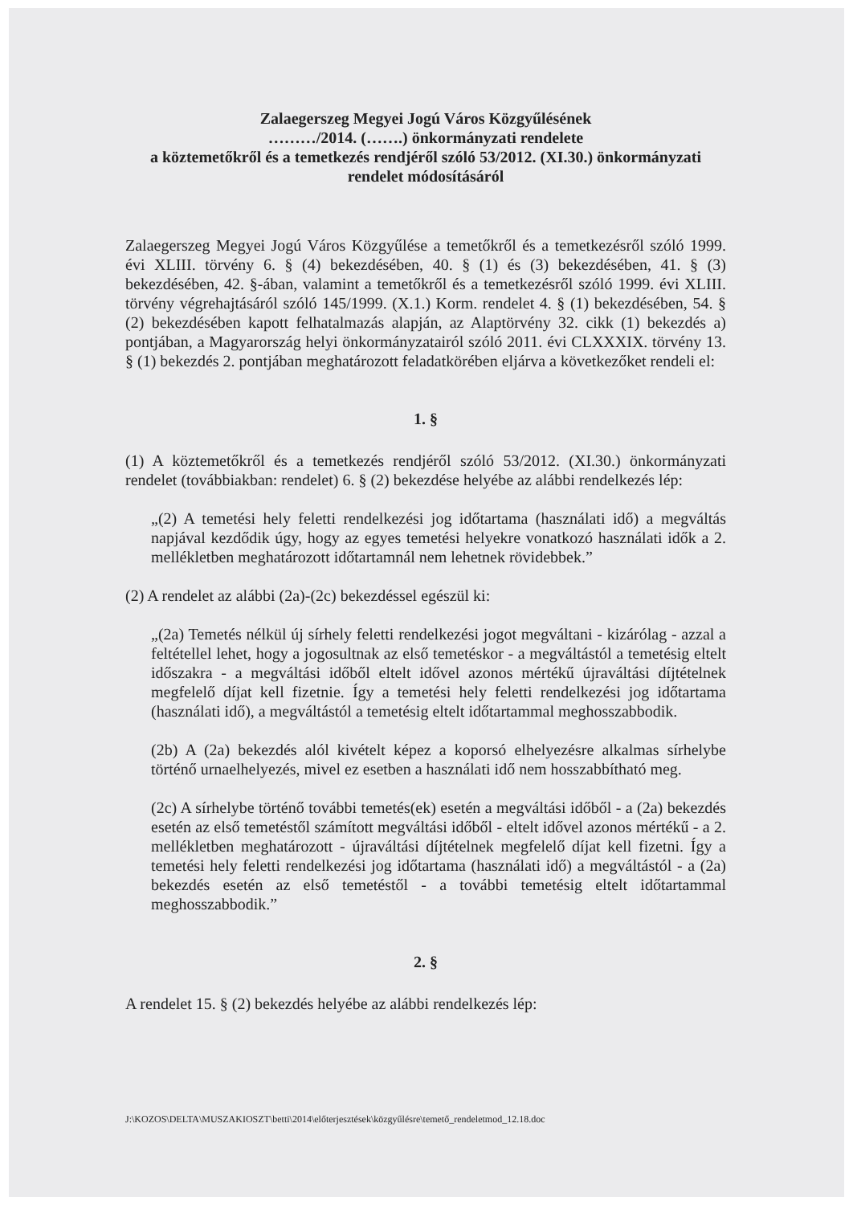Zalaegerszeg Megyei Jogú Város Közgyűlésének
………/2014. (…….) önkormányzati rendelete
a köztemetőkről és a temetkezés rendjéről szóló 53/2012. (XI.30.) önkormányzati rendelet módosításáról
Zalaegerszeg Megyei Jogú Város Közgyűlése a temetőkről és a temetkezésről szóló 1999. évi XLIII. törvény 6. § (4) bekezdésében, 40. § (1) és (3) bekezdésében, 41. § (3) bekezdésében, 42. §-ában, valamint a temetőkről és a temetkezésről szóló 1999. évi XLIII. törvény végrehajtásáról szóló 145/1999. (X.1.) Korm. rendelet 4. § (1) bekezdésében, 54. § (2) bekezdésében kapott felhatalmazás alapján, az Alaptörvény 32. cikk (1) bekezdés a) pontjában, a Magyarország helyi önkormányzatairól szóló 2011. évi CLXXXIX. törvény 13. § (1) bekezdés 2. pontjában meghatározott feladatkörében eljárva a következőket rendeli el:
1. §
(1) A köztemetőkről és a temetkezés rendjéről szóló 53/2012. (XI.30.) önkormányzati rendelet (továbbiakban: rendelet) 6. § (2) bekezdése helyébe az alábbi rendelkezés lép:
„(2) A temetési hely feletti rendelkezési jog időtartama (használati idő) a megváltás napjával kezdődik úgy, hogy az egyes temetési helyekre vonatkozó használati idők a 2. mellékletben meghatározott időtartamnál nem lehetnek rövidebbek.”
(2) A rendelet az alábbi (2a)-(2c) bekezdéssel egészül ki:
„(2a) Temetés nélkül új sírhely feletti rendelkezési jogot megváltani - kizárólag - azzal a feltétellel lehet, hogy a jogosultnak az első temetéskor - a megváltástól a temetésig eltelt időszakra - a megváltási időből eltelt idővel azonos mértékű újraváltási díjtételnek megfelelő díjat kell fizetnie. Így a temetési hely feletti rendelkezési jog időtartama (használati idő), a megváltástól a temetésig eltelt időtartammal meghosszabbodik.
(2b) A (2a) bekezdés alól kivételt képez a koporsó elhelyezésre alkalmas sírhelybe történő urnaelhelyezés, mivel ez esetben a használati idő nem hosszabbítható meg.
(2c) A sírhelybe történő további temetés(ek) esetén a megváltási időből - a (2a) bekezdés esetén az első temetéstől számított megváltási időből - eltelt idővel azonos mértékű - a 2. mellékletben meghatározott - újraváltási díjtételnek megfelelő díjat kell fizetni. Így a temetési hely feletti rendelkezési jog időtartama (használati idő) a megváltástól - a (2a) bekezdés esetén az első temetéstől - a további temetésig eltelt időtartammal meghosszabbodik.”
2. §
A rendelet 15. § (2) bekezdés helyébe az alábbi rendelkezés lép:
J:\KOZOS\DELTA\MUSZAKIOSZT\betti\2014\előterjesztések\közgyűlésre\temető_rendeletmod_12.18.doc